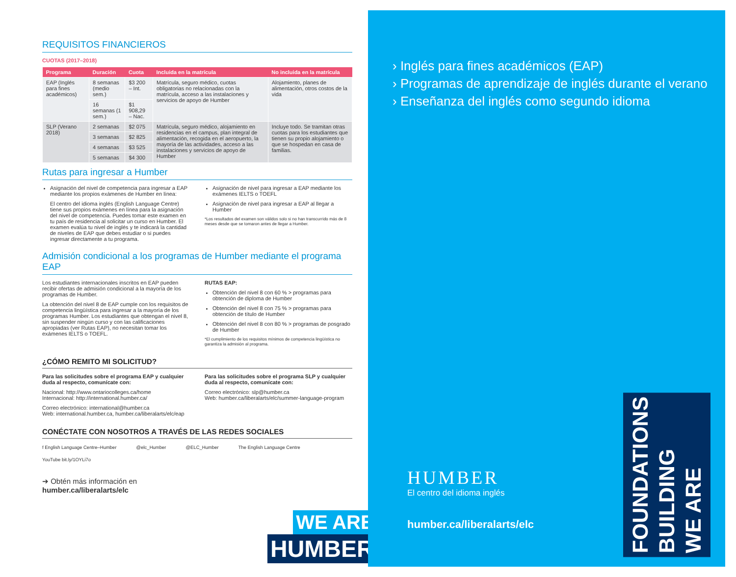REQUISITOS FINANCIEROS
CUOTAS (2017–2018)
| Programa | Duración | Cuota | Incluida en la matrícula | No incluida en la matrícula |
| --- | --- | --- | --- | --- |
| EAP (Inglés para fines académicos) | 8 semanas (medio sem.) | $3 200 – Int. | Matrícula, seguro médico, cuotas obligatorias no relacionadas con la matrícula, acceso a las instalaciones y servicios de apoyo de Humber | Alojamiento, planes de alimentación, otros costos de la vida |
| | 16 semanas (1 sem.) | $1 908,29 – Nac. | | |
| SLP (Verano 2018) | 2 semanas | $2 075 | Matrícula, seguro médico, alojamiento en residencias en el campus, plan integral de alimentación, recogida en el aeropuerto, la mayoría de las actividades, acceso a las instalaciones y servicios de apoyo de Humber | Incluye todo. Se tramitan otras cuotas para los estudiantes que tienen su propio alojamiento o que se hospedan en casa de familias. |
| | 3 semanas | $2 825 | | |
| | 4 semanas | $3 525 | | |
| | 5 semanas | $4 300 | | |
Rutas para ingresar a Humber
Asignación del nivel de competencia para ingresar a EAP mediante los propios exámenes de Humber en línea:
El centro del idioma inglés (English Language Centre) tiene sus propios exámenes en línea para la asignación del nivel de competencia. Puedes tomar este examen en tu país de residencia al solicitar un curso en Humber. El examen evalúa tu nivel de inglés y te indicará la cantidad de niveles de EAP que debes estudiar o si puedes ingresar directamente a tu programa.
Asignación de nivel para ingresar a EAP mediante los exámenes IELTS o TOEFL
Asignación de nivel para ingresar a EAP al llegar a Humber
*Los resultados del examen son válidos solo si no han transcurrido más de 8 meses desde que se tomaron antes de llegar a Humber.
Admisión condicional a los programas de Humber mediante el programa EAP
Los estudiantes internacionales inscritos en EAP pueden recibir ofertas de admisión condicional a la mayoría de los programas de Humber.
La obtención del nivel 8 de EAP cumple con los requisitos de competencia lingüística para ingresar a la mayoría de los programas Humber. Los estudiantes que obtengan el nivel 8, sin suspender ningún curso y con las calificaciones apropiadas (ver Rutas EAP), no necesitan tomar los exámenes IELTS o TOEFL.
RUTAS EAP:
Obtención del nivel 8 con 60 % > programas para obtención de diploma de Humber
Obtención del nivel 8 con 75 % > programas para obtención de título de Humber
Obtención del nivel 8 con 80 % > programas de posgrado de Humber
*El cumplimiento de los requisitos mínimos de competencia lingüística no garantiza la admisión al programa.
¿CÓMO REMITO MI SOLICITUD?
Para las solicitudes sobre el programa EAP y cualquier duda al respecto, comunícate con:
Nacional: http://www.ontariocolleges.ca/home
Internacional: http://international.humber.ca/
Correo electrónico: international@humber.ca
Web: international.humber.ca, humber.ca/liberalarts/elc/eap
Para las solicitudes sobre el programa SLP y cualquier duda al respecto, comunícate con:
Correo electrónico: slp@humber.ca
Web: humber.ca/liberalarts/elc/summer-language-program
CONÉCTATE CON NOSOTROS A TRAVÉS DE LAS REDES SOCIALES
f English Language Centre–Humber @elc_Humber @ELC_Humber The English Language Centre YouTube bit.ly/1OYLi7o
➔ Obtén más información en
humber.ca/liberalarts/elc
WE ARE
HUMBER
› Inglés para fines académicos (EAP)
› Programas de aprendizaje de inglés durante el verano
› Enseñanza del inglés como segundo idioma
HUMBER
El centro del idioma inglés
humber.ca/liberalarts/elc
FOUNDATIONS
BUILDING
WE ARE